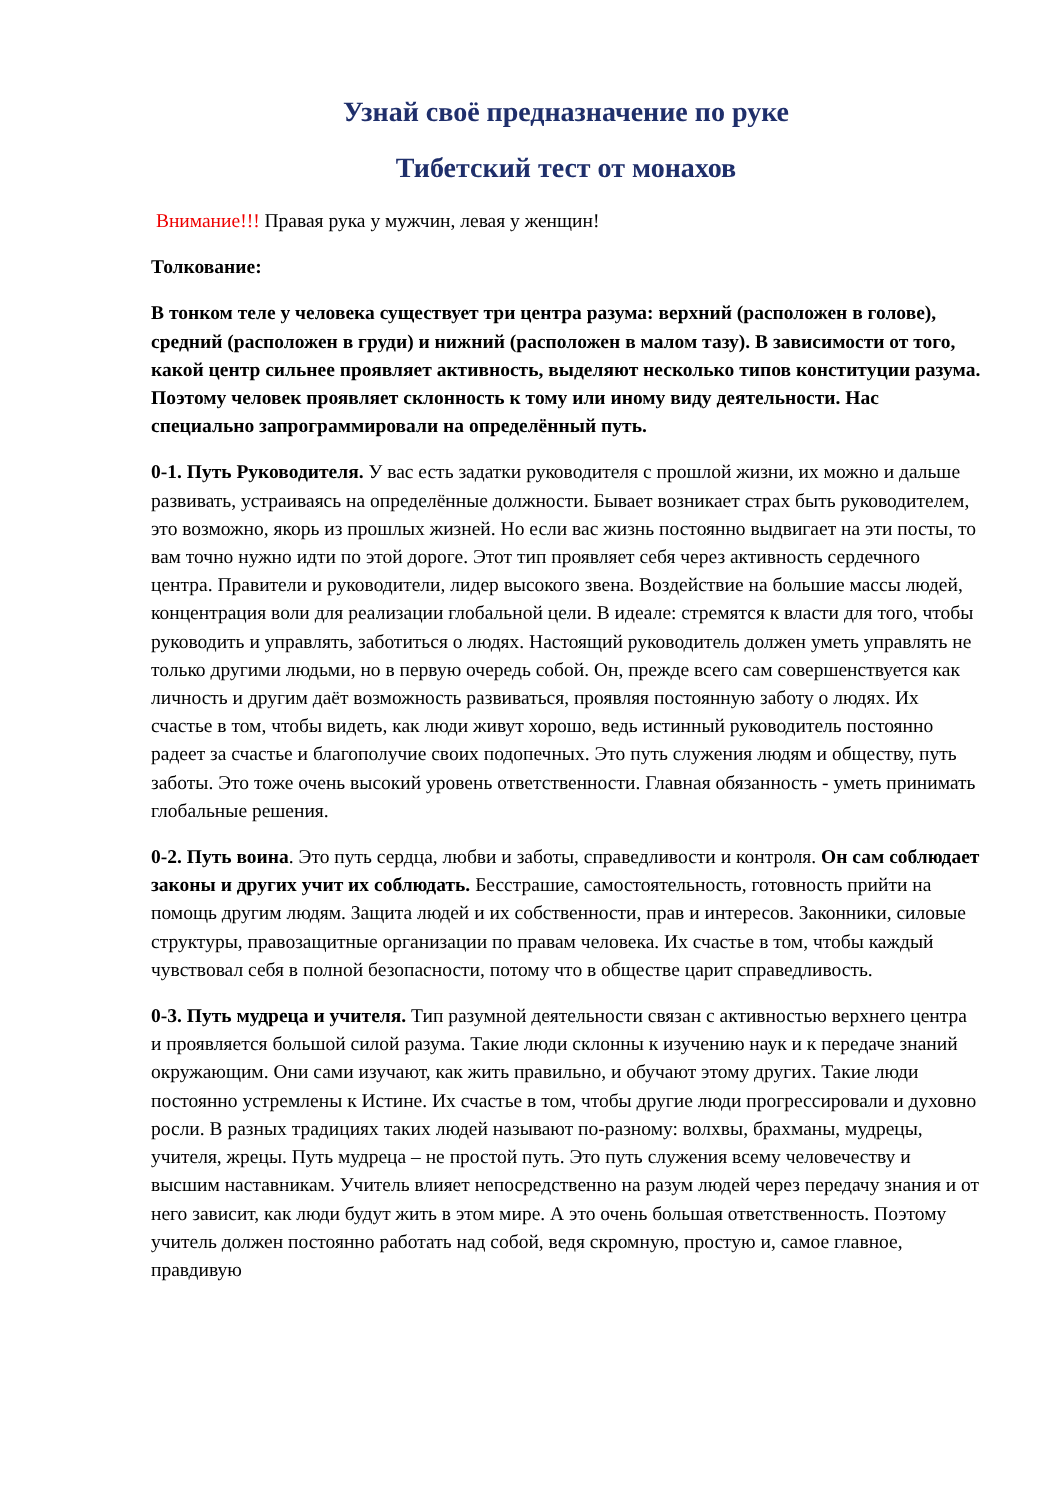Узнай своё предназначение по руке
Тибетский тест от монахов
Внимание!!! Правая рука у мужчин, левая у женщин!
Толкование:
В тонком теле у человека существует три центра разума: верхний (расположен в голове), средний (расположен в груди) и нижний (расположен в малом тазу). В зависимости от того, какой центр сильнее проявляет активность, выделяют несколько типов конституции разума. Поэтому человек проявляет склонность к тому или иному виду деятельности. Нас специально запрограммировали на определённый путь.
0-1. Путь Руководителя. У вас есть задатки руководителя с прошлой жизни, их можно и дальше развивать, устраиваясь на определённые должности. Бывает возникает страх быть руководителем, это возможно, якорь из прошлых жизней. Но если вас жизнь постоянно выдвигает на эти посты, то вам точно нужно идти по этой дороге. Этот тип проявляет себя через активность сердечного центра. Правители и руководители, лидер высокого звена. Воздействие на большие массы людей, концентрация воли для реализации глобальной цели. В идеале: стремятся к власти для того, чтобы руководить и управлять, заботиться о людях. Настоящий руководитель должен уметь управлять не только другими людьми, но в первую очередь собой. Он, прежде всего сам совершенствуется как личность и другим даёт возможность развиваться, проявляя постоянную заботу о людях. Их счастье в том, чтобы видеть, как люди живут хорошо, ведь истинный руководитель постоянно радеет за счастье и благополучие своих подопечных. Это путь служения людям и обществу, путь заботы. Это тоже очень высокий уровень ответственности. Главная обязанность - уметь принимать глобальные решения.
0-2. Путь воина. Это путь сердца, любви и заботы, справедливости и контроля. Он сам соблюдает законы и других учит их соблюдать. Бесстрашие, самостоятельность, готовность прийти на помощь другим людям. Защита людей и их собственности, прав и интересов. Законники, силовые структуры, правозащитные организации по правам человека. Их счастье в том, чтобы каждый чувствовал себя в полной безопасности, потому что в обществе царит справедливость.
0-3. Путь мудреца и учителя. Тип разумной деятельности связан с активностью верхнего центра и проявляется большой силой разума. Такие люди склонны к изучению наук и к передаче знаний окружающим. Они сами изучают, как жить правильно, и обучают этому других. Такие люди постоянно устремлены к Истине. Их счастье в том, чтобы другие люди прогрессировали и духовно росли. В разных традициях таких людей называют по-разному: волхвы, брахманы, мудрецы, учителя, жрецы. Путь мудреца – не простой путь. Это путь служения всему человечеству и высшим наставникам. Учитель влияет непосредственно на разум людей через передачу знания и от него зависит, как люди будут жить в этом мире. А это очень большая ответственность. Поэтому учитель должен постоянно работать над собой, ведя скромную, простую и, самое главное, правдивую